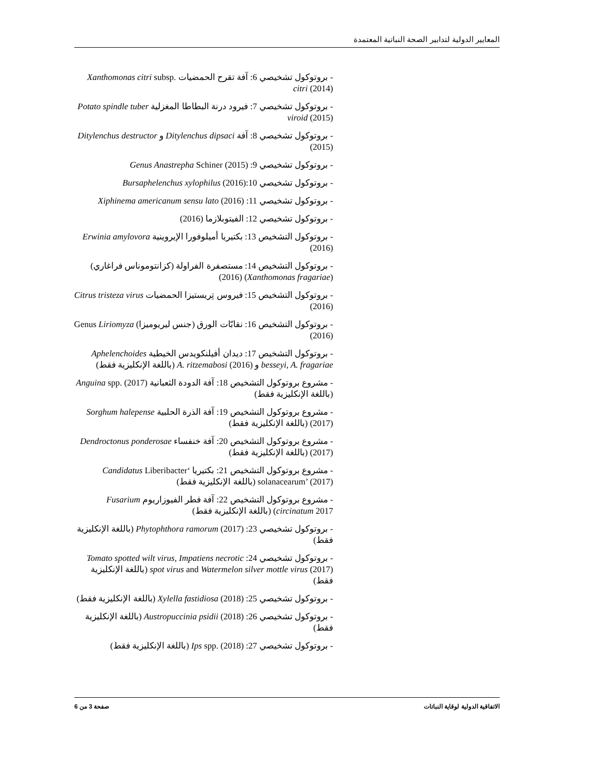المعايير الدولية لتدابير الصحة النباتية المعتمدة
- بروتوكول تشخيصي 6: آفة تقرح الحمضيات Xanthomonas citri subsp. citri (2014)
- بروتوكول تشخيصي 7: فيرود درنة البطاطا المغزلية Potato spindle tuber viroid (2015)
- بروتوكول تشخيصي 8: آفة Ditylenchus dipsaci و Ditylenchus destructor (2015)
- بروتوكول تشخيصي 9: Genus Anastrepha Schiner (2015)
- بروتوكول تشخيصي 10:(2016) Bursaphelenchus xylophilus
- بروتوكول تشخيصي 11: Xiphinema americanum sensu lato (2016)
- بروتوكول تشخيصي 12: الفيتوبلازما (2016)
- بروتوكول التشخيص 13: بكتيريا أميلوفورا الإيروينية Erwinia amylovora (2016)
- بروتوكول التشخيص 14: مستصفرة الفراولة (كزانتوموناس فراغاري) (Xanthomonas fragariae) (2016)
- بروتوكول التشخيص 15: فيروس تِريستيزا الحمضيات Citrus tristeza virus (2016)
- بروتوكول التشخيص 16: نقابّات الورق (جنس ليريوميزا) Genus Liriomyza (2016)
- بروتوكول التشخيص 17: ديدان أفيلنكويدس الخيطية Aphelenchoides besseyi, A. fragariae و A. ritzemabosi (2016) (باللغة الإنكليزية فقط)
- مشروع بروتوكول التشخيص 18: آفة الدودة الثعبانية Anguina spp. (2017) (باللغة الإنكليزية فقط)
- مشروع بروتوكول التشخيص 19: آفة الذرة الحلبية Sorghum halepense (2017) (باللغة الإنكليزية فقط)
- مشروع بروتوكول التشخيص 20: آفة خنفساء Dendroctonus ponderosae (2017) (باللغة الإنكليزية فقط)
- مشروع بروتوكول التشخيص 21: بكتيريا ‘Candidatus Liberibacter solanacearum’ (2017) (باللغة الإنكليزية فقط)
- مشروع بروتوكول التشخيص 22: آفة فطر الفيوزاريوم Fusarium circinatum 2017) (باللغة الإنكليزية فقط)
- بروتوكول تشخيصي 23: Phytophthora ramorum (2017) (باللغة الإنكليزية فقط)
- بروتوكول تشخيصي 24: Tomato spotted wilt virus, Impatiens necrotic spot virus and Watermelon silver mottle virus (2017) (باللغة الإنكليزية فقط)
- بروتوكول تشخيصي 25: Xylella fastidiosa (2018) (باللغة الإنكليزية فقط)
- بروتوكول تشخيصي 26: Austropuccinia psidii (2018) (باللغة الإنكليزية فقط)
- بروتوكول تشخيصي 27: Ips spp. (2018) (باللغة الإنكليزية فقط)
الاتفاقية الدولية لوقاية النباتات صفحة 3 من 6